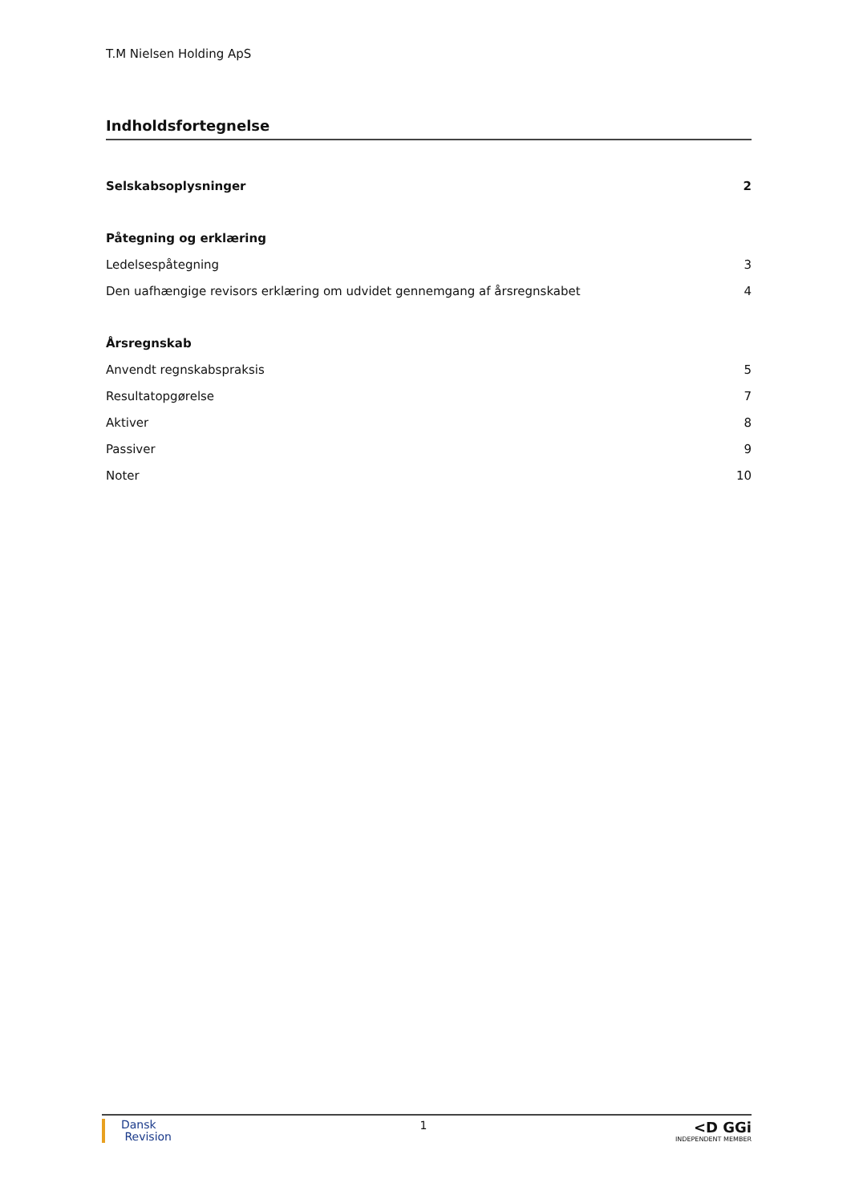T.M Nielsen Holding ApS
Indholdsfortegnelse
Selskabsoplysninger 2
Påtegning og erklæring
Ledelsespåtegning 3
Den uafhængige revisors erklæring om udvidet gennemgang af årsregnskabet 4
Årsregnskab
Anvendt regnskabspraksis 5
Resultatopgørelse 7
Aktiver 8
Passiver 9
Noter 10
Dansk
Revision
1
<D GGi
INDEPENDENT MEMBER